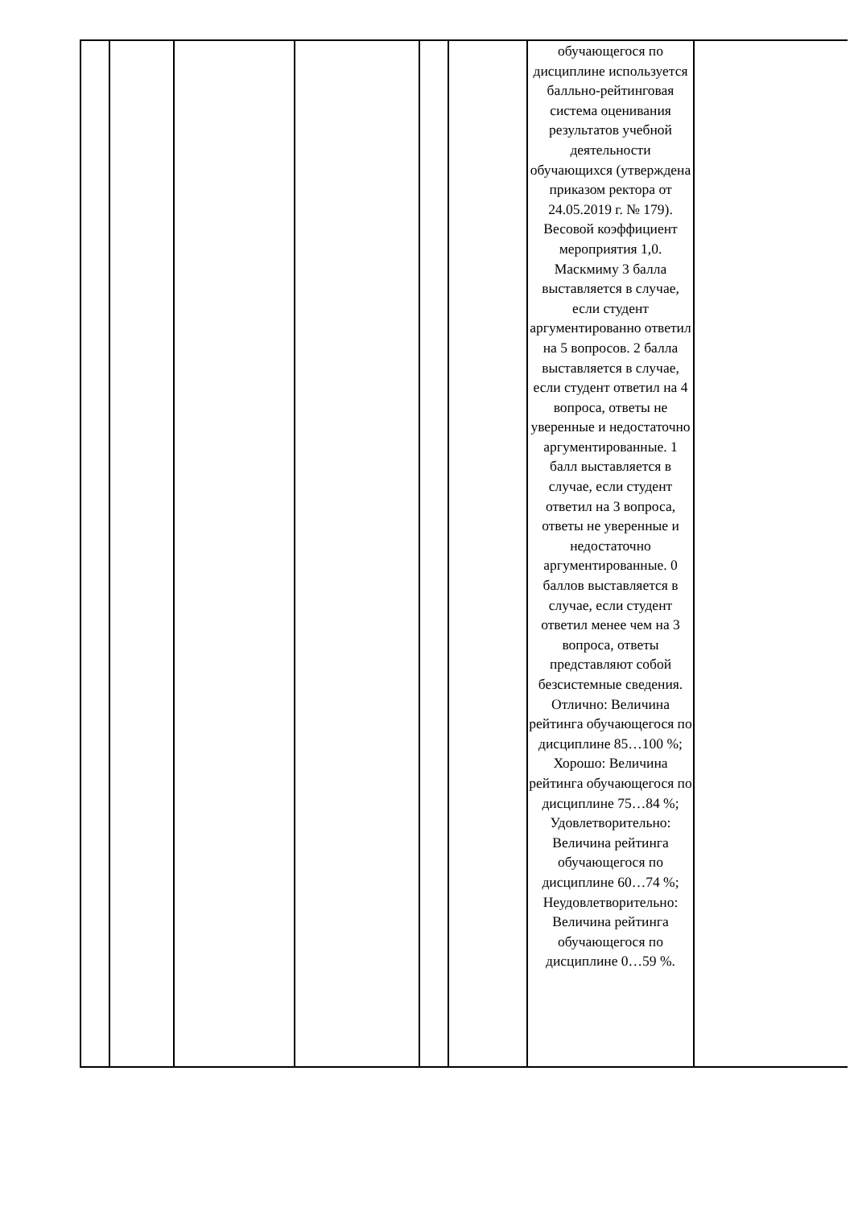| | | | | | | обучающегося по дисциплине используется балльно-рейтинговая система оценивания результатов учебной деятельности обучающихся (утверждена приказом ректора от 24.05.2019 г. № 179). Весовой коэффициент мероприятия 1,0. Маскмиму 3 балла выставляется в случае, если студент аргументированно ответил на 5 вопросов. 2 балла выставляется в случае, если студент ответил на 4 вопроса, ответы не уверенные и недостаточно аргументированные. 1 балл выставляется в случае, если студент ответил на 3 вопроса, ответы не уверенные и недостаточно аргументированные. 0 баллов выставляется в случае, если студент ответил менее чем на 3 вопроса, ответы представляют собой безсистемные сведения. Отлично: Величина рейтинга обучающегося по дисциплине 85…100 %; Хорошо: Величина рейтинга обучающегося по дисциплине 75…84 %; Удовлетворительно: Величина рейтинга обучающегося по дисциплине 60…74 %; Неудовлетворительно: Величина рейтинга обучающегося по дисциплине 0…59 %. | |